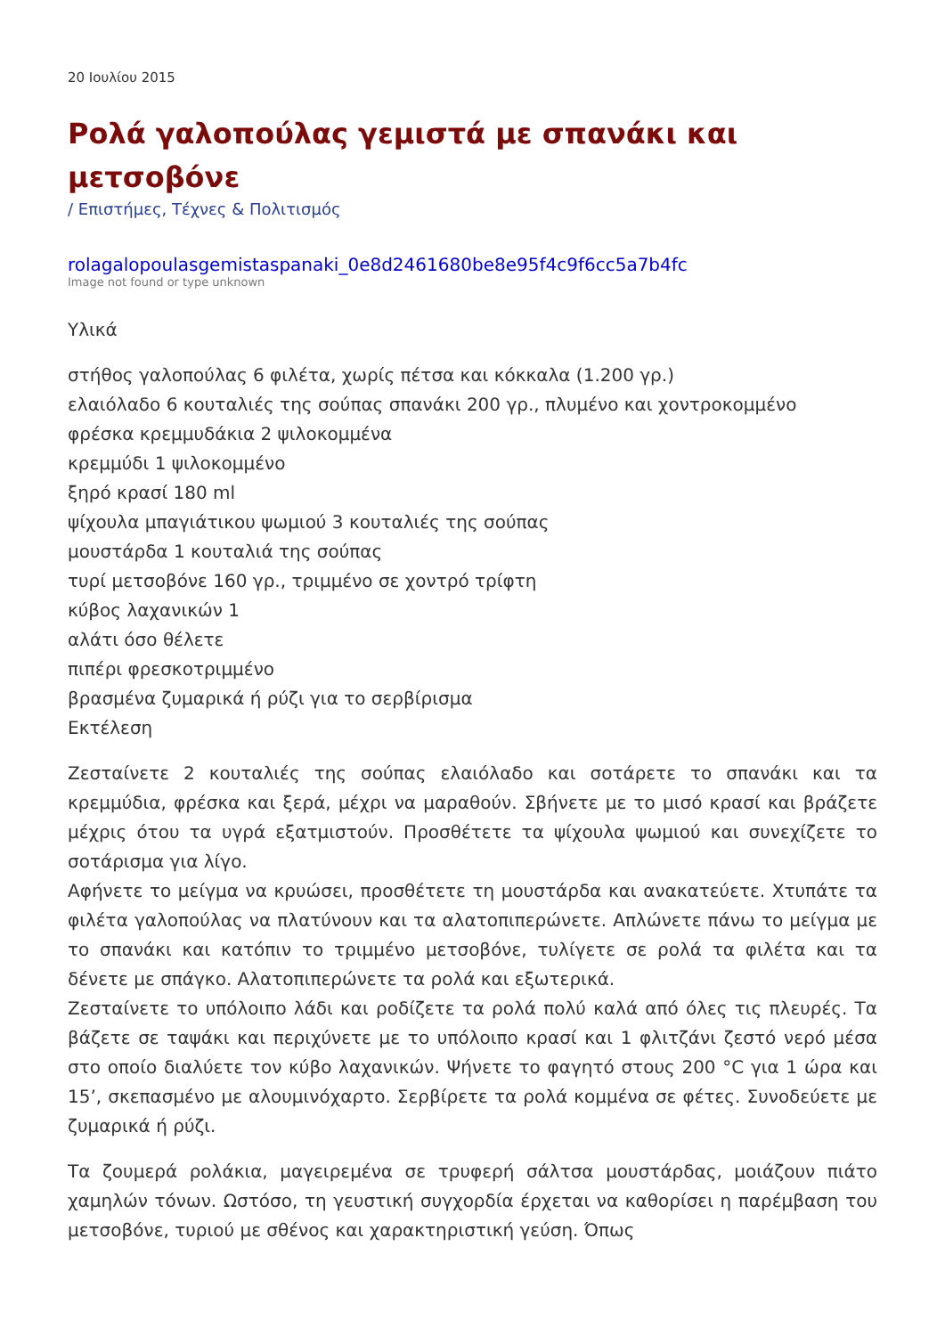20 Ιουλίου 2015
Ρολά γαλοπούλας γεμιστά με σπανάκι και μετσοβόνε
/ Επιστήμες, Τέχνες & Πολιτισμός
rolagalopoulasgemistaspanaki_0e8d2461680be8e95f4c9f6cc5a7b4fc
Image not found or type unknown
Υλικά
στήθος γαλοπούλας 6 φιλέτα, χωρίς πέτσα και κόκκαλα (1.200 γρ.)
ελαιόλαδο 6 κουταλιές της σούπας σπανάκι 200 γρ., πλυμένο και χοντροκομμένο
φρέσκα κρεμμυδάκια 2 ψιλοκομμένα
κρεμμύδι 1 ψιλοκομμένο
ξηρό κρασί 180 ml
ψίχουλα μπαγιάτικου ψωμιού 3 κουταλιές της σούπας
μουστάρδα 1 κουταλιά της σούπας
τυρί μετσοβόνε 160 γρ., τριμμένο σε χοντρό τρίφτη
κύβος λαχανικών 1
αλάτι όσο θέλετε
πιπέρι φρεσκοτριμμένο
βρασμένα ζυμαρικά ή ρύζι για το σερβίρισμα
Εκτέλεση
Ζεσταίνετε 2 κουταλιές της σούπας ελαιόλαδο και σοτάρετε το σπανάκι και τα κρεμμύδια, φρέσκα και ξερά, μέχρι να μαραθούν. Σβήνετε με το μισό κρασί και βράζετε μέχρις ότου τα υγρά εξατμιστούν. Προσθέτετε τα ψίχουλα ψωμιού και συνεχίζετε το σοτάρισμα για λίγο.
Αφήνετε το μείγμα να κρυώσει, προσθέτετε τη μουστάρδα και ανακατεύετε. Χτυπάτε τα φιλέτα γαλοπούλας να πλατύνουν και τα αλατοπιπερώνετε. Απλώνετε πάνω το μείγμα με το σπανάκι και κατόπιν το τριμμένο μετσοβόνε, τυλίγετε σε ρολά τα φιλέτα και τα δένετε με σπάγκο. Αλατοπιπερώνετε τα ρολά και εξωτερικά.
Ζεσταίνετε το υπόλοιπο λάδι και ροδίζετε τα ρολά πολύ καλά από όλες τις πλευρές. Τα βάζετε σε ταψάκι και περιχύνετε με το υπόλοιπο κρασί και 1 φλιτζάνι ζεστό νερό μέσα στο οποίο διαλύετε τον κύβο λαχανικών. Ψήνετε το φαγητό στους 200 °C για 1 ώρα και 15’, σκεπασμένο με αλουμινόχαρτο. Σερβίρετε τα ρολά κομμένα σε φέτες. Συνοδεύετε με ζυμαρικά ή ρύζι.
Τα ζουμερά ρολάκια, μαγειρεμένα σε τρυφερή σάλτσα μουστάρδας, μοιάζουν πιάτο χαμηλών τόνων. Ωστόσο, τη γευστική συγχορδία έρχεται να καθορίσει η παρέμβαση του μετσοβόνε, τυριού με σθένος και χαρακτηριστική γεύση. Όπως